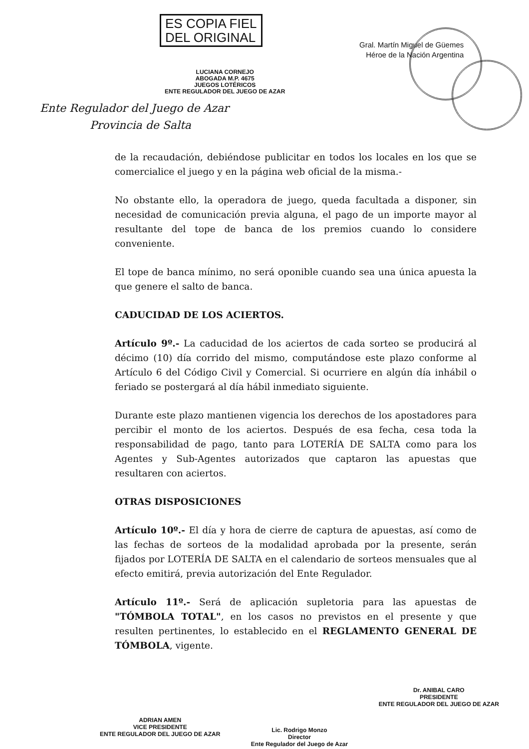ES COPIA FIEL
DEL ORIGINAL
LUCIANA CORNEJO
ABOGADA M.P. 4675
JUEGOS LOTÉRICOS
ENTE REGULADOR DEL JUEGO DE AZAR
Ente Regulador del Juego de Azar
Provincia de Salta
Gral. Martín Miguel de Güemes
Héroe de la Nación Argentina
de la recaudación, debiéndose publicitar en todos los locales en los que se comercialice el juego y en la página web oficial de la misma.-
No obstante ello, la operadora de juego, queda facultada a disponer, sin necesidad de comunicación previa alguna, el pago de un importe mayor al resultante del tope de banca de los premios cuando lo considere conveniente.
El tope de banca mínimo, no será oponible cuando sea una única apuesta la que genere el salto de banca.
CADUCIDAD DE LOS ACIERTOS.
Artículo 9º.- La caducidad de los aciertos de cada sorteo se producirá al décimo (10) día corrido del mismo, computándose este plazo conforme al Artículo 6 del Código Civil y Comercial. Si ocurriere en algún día inhábil o feriado se postergará al día hábil inmediato siguiente.
Durante este plazo mantienen vigencia los derechos de los apostadores para percibir el monto de los aciertos. Después de esa fecha, cesa toda la responsabilidad de pago, tanto para LOTERÍA DE SALTA como para los Agentes y Sub-Agentes autorizados que captaron las apuestas que resultaren con aciertos.
OTRAS DISPOSICIONES
Artículo 10º.- El día y hora de cierre de captura de apuestas, así como de las fechas de sorteos de la modalidad aprobada por la presente, serán fijados por LOTERÍA DE SALTA en el calendario de sorteos mensuales que al efecto emitirá, previa autorización del Ente Regulador.
Artículo 11º.- Será de aplicación supletoria para las apuestas de "TÓMBOLA TOTAL", en los casos no previstos en el presente y que resulten pertinentes, lo establecido en el REGLAMENTO GENERAL DE TÓMBOLA, vigente.
ADRIAN AMEN
VICE PRESIDENTE
ENTE REGULADOR DEL JUEGO DE AZAR
Lic. Rodrigo Monzo
Director
Ente Regulador del Juego de Azar
Dr. ANIBAL CARO
PRESIDENTE
ENTE REGULADOR DEL JUEGO DE AZAR